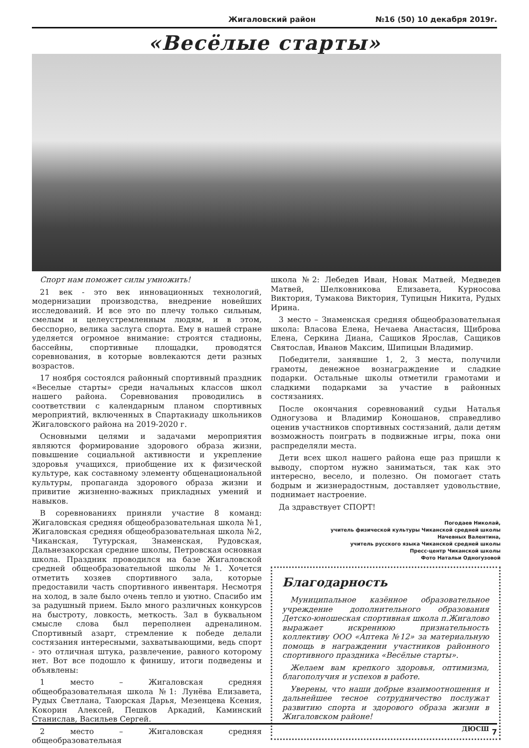Жигаловский район №16 (50) 10 декабря 2019г.
«Весёлые старты»
Спорт нам поможет силы умножить!
21 век - это век инновационных технологий, модернизации производства, внедрение новейших исследований. И все это по плечу только сильным, смелым и целеустремленным людям, и в этом, бесспорно, велика заслуга спорта. Ему в нашей стране уделяется огромное внимание: строятся стадионы, бассейны, спортивные площадки, проводятся соревнования, в которые вовлекаются дети разных возрастов.
17 ноября состоялся районный спортивный праздник «Веселые старты» среди начальных классов школ нашего района. Соревнования проводились в соответствии с календарным планом спортивных мероприятий, включенных в Спартакиаду школьников Жигаловского района на 2019-2020 г.
Основными целями и задачами мероприятия являются формирование здорового образа жизни, повышение социальной активности и укрепление здоровья учащихся, приобщение их к физической культуре, как составному элементу общенациональной культуры, пропаганда здорового образа жизни и привитие жизненно-важных прикладных умений и навыков.
В соревнованиях приняли участие 8 команд: Жигаловская средняя общеобразовательная школа №1, Жигаловская средняя общеобразовательная школа №2, Чиканская, Тутурская, Знаменская, Рудовская, Дальнезакорская средние школы, Петровская основная школа. Праздник проводился на базе Жигаловской средней общеобразовательной школы №1. Хочется отметить хозяев спортивного зала, которые предоставили часть спортивного инвентаря. Несмотря на холод, в зале было очень тепло и уютно. Спасибо им за радушный прием. Было много различных конкурсов на быстроту, ловкость, меткость. Зал в буквальном смысле слова был переполнен адреналином. Спортивный азарт, стремление к победе делали состязания интересными, захватывающими, ведь спорт - это отличная штука, развлечение, равного которому нет. Вот все подошло к финишу, итоги подведены и объявлены:
1 место – Жигаловская средняя общеобразовательная школа №1: Лунёва Елизавета, Рудых Светлана, Таюрская Дарья, Мезенцева Ксения, Кокорин Алексей, Пешков Аркадий, Каминский Станислав, Васильев Сергей.
2 место – Жигаловская средняя общеобразовательная
школа №2: Лебедев Иван, Новак Матвей, Медведев Матвей, Шелковникова Елизавета, Курносова Виктория, Тумакова Виктория, Тупицын Никита, Рудых Ирина.
3 место – Знаменская средняя общеобразовательная школа: Власова Елена, Нечаева Анастасия, Щиброва Елена, Серкина Диана, Сащиков Ярослав, Сащиков Святослав, Иванов Максим, Шипицын Владимир.
Победители, занявшие 1, 2, 3 места, получили грамоты, денежное вознаграждение и сладкие подарки. Остальные школы отметили грамотами и сладкими подарками за участие в районных состязаниях.
После окончания соревнований судьи Наталья Одногузова и Владимир Коношанов, справедливо оценив участников спортивных состязаний, дали детям возможность поиграть в подвижные игры, пока они распределяли места.
Дети всех школ нашего района еще раз пришли к выводу, спортом нужно заниматься, так как это интересно, весело, и полезно. Он помогает стать бодрым и жизнерадостным, доставляет удовольствие, поднимает настроение.
Да здравствует СПОРТ!
Погодаев Николай,
учитель физической культуры Чиканской средней школы
Начевных Валентина,
учитель русского языка Чиканской средней школы
Пресс-центр Чиканской школы
Фото Натальи Одногузовой
Благодарность
Муниципальное казённое образовательное учреждение дополнительного образования Детско-юношеская спортивная школа п.Жигалово выражает искреннюю признательность коллективу ООО «Аптека №12» за материальную помощь в награждении участников районного спортивного праздника «Весёлые старты».
Желаем вам крепкого здоровья, оптимизма, благополучия и успехов в работе.
Уверены, что наши добрые взаимоотношения и дальнейшее тесное сотрудничество послужат развитию спорта и здорового образа жизни в Жигаловском районе!
ДЮСШ
7